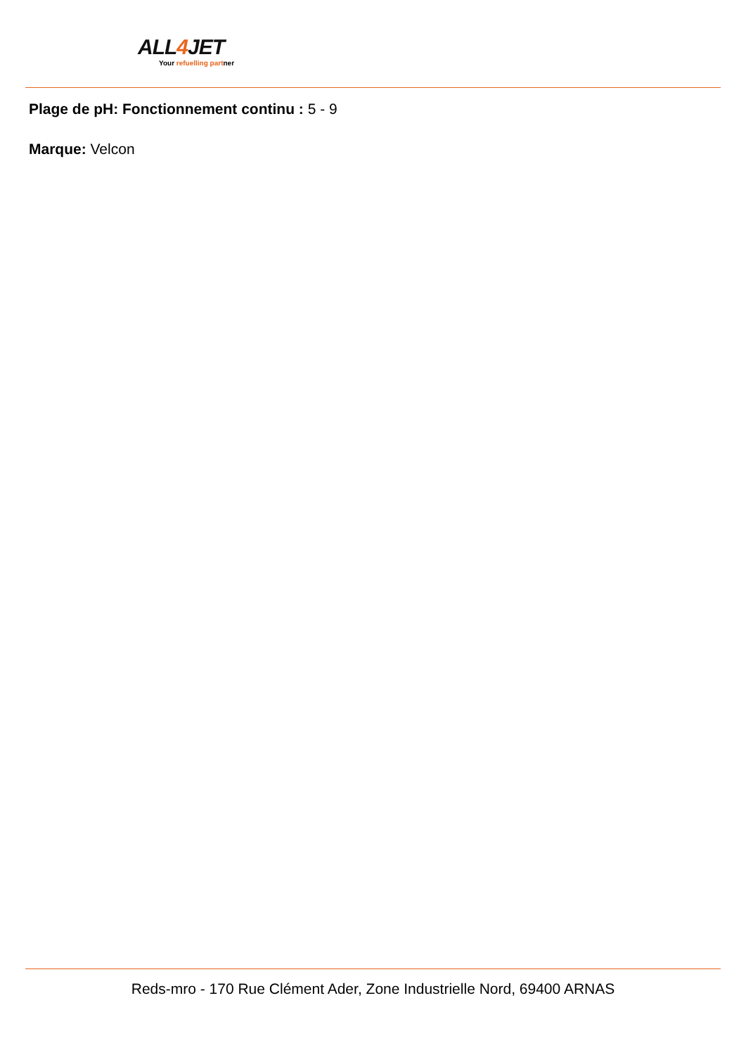ALL4 JET
Your refuelling partner
Plage de pH: Fonctionnement continu : 5 - 9
Marque: Velcon
Reds-mro - 170 Rue Clément Ader, Zone Industrielle Nord, 69400 ARNAS